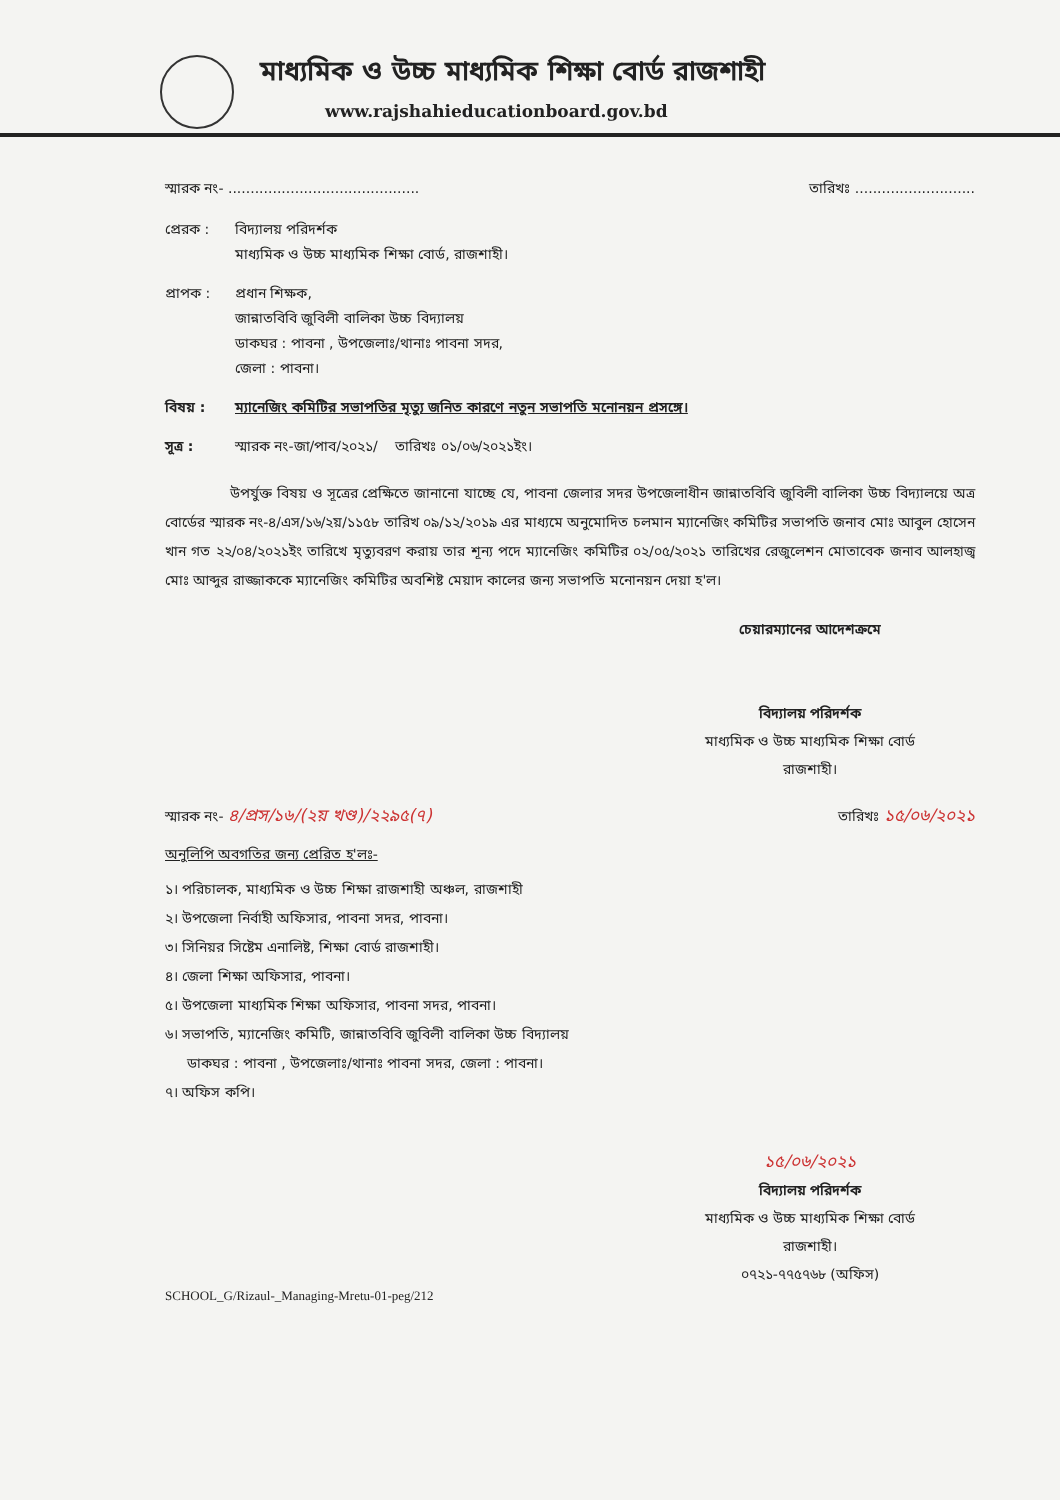মাধ্যমিক ও উচ্চ মাধ্যমিক শিক্ষা বোর্ড রাজশাহী
www.rajshahieducationboard.gov.bd
স্মারক নং- ........................................... তারিখঃ ...........................
প্রেরক : বিদ্যালয় পরিদর্শক
মাধ্যমিক ও উচ্চ মাধ্যমিক শিক্ষা বোর্ড, রাজশাহী।
প্রাপক : প্রধান শিক্ষক,
জান্নাতবিবি জুবিলী বালিকা উচ্চ বিদ্যালয়
ডাকঘর : পাবনা , উপজেলাঃ/থানাঃ পাবনা সদর,
জেলা : পাবনা।
বিষয় : ম্যানেজিং কমিটির সভাপতির মৃত্যু জনিত কারণে নতুন সভাপতি মনোনয়ন প্রসঙ্গে।
সূত্র : স্মারক নং-জা/পাব/২০২১/ তারিখঃ ০১/০৬/২০২১ইং।
উপর্যুক্ত বিষয় ও সূত্রের প্রেক্ষিতে জানানো যাচ্ছে যে, পাবনা জেলার সদর উপজেলাধীন জান্নাতবিবি জুবিলী বালিকা উচ্চ বিদ্যালয়ে অত্র বোর্ডের স্মারক নং-৪/এস/১৬/২য়/১১৫৮ তারিখ ০৯/১২/২০১৯ এর মাধ্যমে অনুমোদিত চলমান ম্যানেজিং কমিটির সভাপতি জনাব মোঃ আবুল হোসেন খান গত ২২/০৪/২০২১ইং তারিখে মৃত্যুবরণ করায় তার শূন্য পদে ম্যানেজিং কমিটির ০২/০৫/২০২১ তারিখের রেজুলেশন মোতাবেক জনাব আলহাজ্ব মোঃ আব্দুর রাজ্জাককে ম্যানেজিং কমিটির অবশিষ্ট মেয়াদ কালের জন্য সভাপতি মনোনয়ন দেয়া হ'ল।
চেয়ারম্যানের আদেশক্রমে
বিদ্যালয় পরিদর্শক
মাধ্যমিক ও উচ্চ মাধ্যমিক শিক্ষা বোর্ড
রাজশাহী।
স্মারক নং- ৪/প্রস/১৬/(২য় খণ্ড)/২২৯৫(৭) তারিখঃ ১৫/০৬/২০২১
অনুলিপি অবগতির জন্য প্রেরিত হ'লঃ-
১। পরিচালক, মাধ্যমিক ও উচ্চ শিক্ষা রাজশাহী অঞ্চল, রাজশাহী
২। উপজেলা নির্বাহী অফিসার, পাবনা সদর, পাবনা।
৩। সিনিয়র সিষ্টেম এনালিষ্ট, শিক্ষা বোর্ড রাজশাহী।
৪। জেলা শিক্ষা অফিসার, পাবনা।
৫। উপজেলা মাধ্যমিক শিক্ষা অফিসার, পাবনা সদর, পাবনা।
৬। সভাপতি, ম্যানেজিং কমিটি, জান্নাতবিবি জুবিলী বালিকা উচ্চ বিদ্যালয়
ডাকঘর : পাবনা , উপজেলাঃ/থানাঃ পাবনা সদর, জেলা : পাবনা।
৭। অফিস কপি।
১৫/০৬/২০২১
বিদ্যালয় পরিদর্শক
মাধ্যমিক ও উচ্চ মাধ্যমিক শিক্ষা বোর্ড
রাজশাহী।
০৭২১-৭৭৫৭৬৮ (অফিস)
SCHOOL_G/Rizaul-_Managing-Mretu-01-peg/212